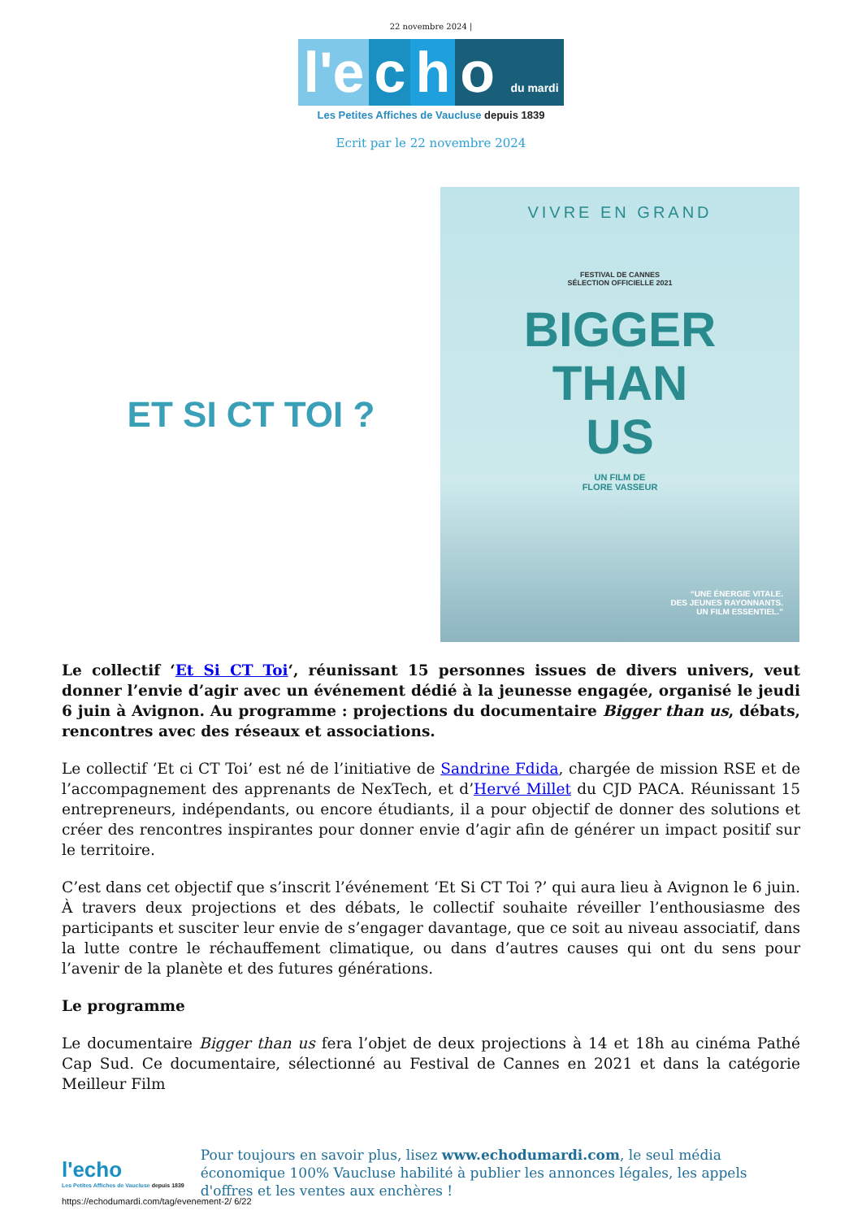22 novembre 2024 |
l'e c h o du mardi
Les Petites Affiches de Vaucluse depuis 1839
Ecrit par le 22 novembre 2024
ET SI CT TOI ?
VIVRE EN GRAND
FESTIVAL DE CANNES
SÉLECTION OFFICIELLE 2021
BIGGER
THAN
US
UN FILM DE
FLORE VASSEUR
“UNE ÉNERGIE VITALE.
DES JEUNES RAYONNANTS.
UN FILM ESSENTIEL.”
Le collectif ‘Et Si CT Toi‘, réunissant 15 personnes issues de divers univers, veut donner l’envie d’agir avec un événement dédié à la jeunesse engagée, organisé le jeudi 6 juin à Avignon. Au programme : projections du documentaire Bigger than us, débats, rencontres avec des réseaux et associations.
Le collectif ‘Et ci CT Toi’ est né de l’initiative de Sandrine Fdida, chargée de mission RSE et de l’accompagnement des apprenants de NexTech, et d’Hervé Millet du CJD PACA. Réunissant 15 entrepreneurs, indépendants, ou encore étudiants, il a pour objectif de donner des solutions et créer des rencontres inspirantes pour donner envie d’agir afin de générer un impact positif sur le territoire.
C’est dans cet objectif que s’inscrit l’événement ‘Et Si CT Toi ?’ qui aura lieu à Avignon le 6 juin. À travers deux projections et des débats, le collectif souhaite réveiller l’enthousiasme des participants et susciter leur envie de s’engager davantage, que ce soit au niveau associatif, dans la lutte contre le réchauffement climatique, ou dans d’autres causes qui ont du sens pour l’avenir de la planète et des futures générations.
Le programme
Le documentaire Bigger than us fera l’objet de deux projections à 14 et 18h au cinéma Pathé Cap Sud. Ce documentaire, sélectionné au Festival de Cannes en 2021 et dans la catégorie Meilleur Film
l'echo
Les Petites Affiches de Vaucluse depuis 1839
Pour toujours en savoir plus, lisez www.echodumardi.com, le seul média économique 100% Vaucluse habilité à publier les annonces légales, les appels d'offres et les ventes aux enchères !
https://echodumardi.com/tag/evenement-2/ 6/22